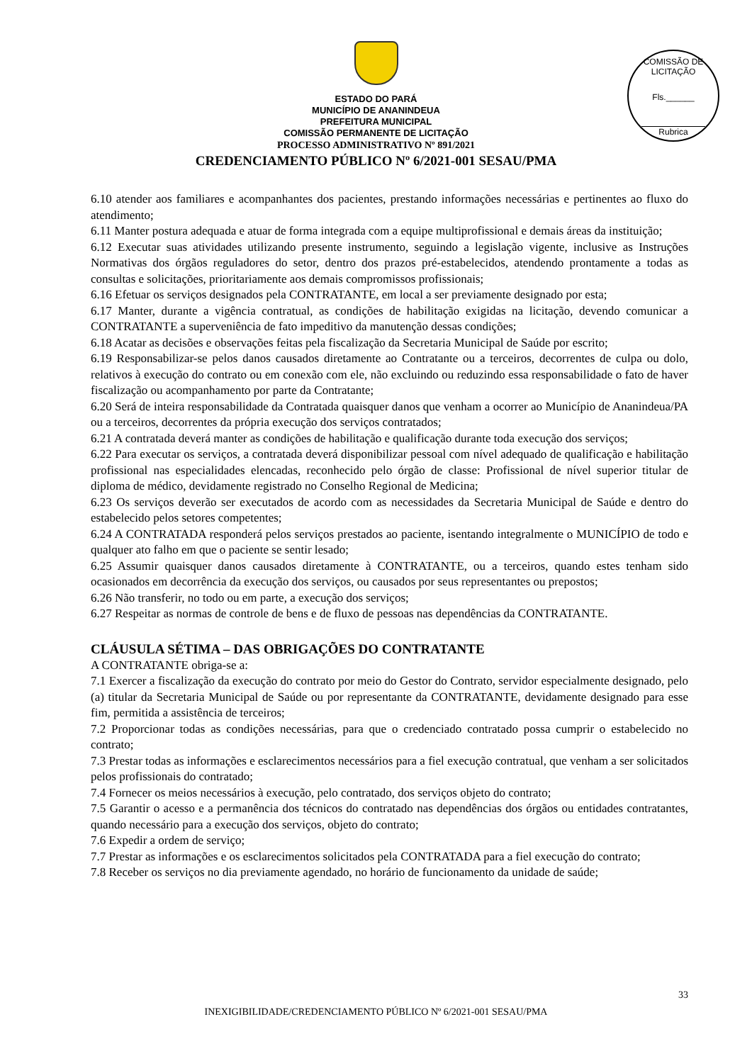COMISSÃO DE LICITAÇÃO
Fls.______
Rubrica
ESTADO DO PARÁ
MUNICÍPIO DE ANANINDEUA
PREFEITURA MUNICIPAL
COMISSÃO PERMANENTE DE LICITAÇÃO
PROCESSO ADMINISTRATIVO Nº 891/2021
CREDENCIAMENTO PÚBLICO Nº 6/2021-001 SESAU/PMA
6.10 atender aos familiares e acompanhantes dos pacientes, prestando informações necessárias e pertinentes ao fluxo do atendimento;
6.11 Manter postura adequada e atuar de forma integrada com a equipe multiprofissional e demais áreas da instituição;
6.12 Executar suas atividades utilizando presente instrumento, seguindo a legislação vigente, inclusive as Instruções Normativas dos órgãos reguladores do setor, dentro dos prazos pré-estabelecidos, atendendo prontamente a todas as consultas e solicitações, prioritariamente aos demais compromissos profissionais;
6.16 Efetuar os serviços designados pela CONTRATANTE, em local a ser previamente designado por esta;
6.17 Manter, durante a vigência contratual, as condições de habilitação exigidas na licitação, devendo comunicar a CONTRATANTE a superveniência de fato impeditivo da manutenção dessas condições;
6.18 Acatar as decisões e observações feitas pela fiscalização da Secretaria Municipal de Saúde por escrito;
6.19 Responsabilizar-se pelos danos causados diretamente ao Contratante ou a terceiros, decorrentes de culpa ou dolo, relativos à execução do contrato ou em conexão com ele, não excluindo ou reduzindo essa responsabilidade o fato de haver fiscalização ou acompanhamento por parte da Contratante;
6.20 Será de inteira responsabilidade da Contratada quaisquer danos que venham a ocorrer ao Município de Ananindeua/PA ou a terceiros, decorrentes da própria execução dos serviços contratados;
6.21 A contratada deverá manter as condições de habilitação e qualificação durante toda execução dos serviços;
6.22 Para executar os serviços, a contratada deverá disponibilizar pessoal com nível adequado de qualificação e habilitação profissional nas especialidades elencadas, reconhecido pelo órgão de classe: Profissional de nível superior titular de diploma de médico, devidamente registrado no Conselho Regional de Medicina;
6.23 Os serviços deverão ser executados de acordo com as necessidades da Secretaria Municipal de Saúde e dentro do estabelecido pelos setores competentes;
6.24 A CONTRATADA responderá pelos serviços prestados ao paciente, isentando integralmente o MUNICÍPIO de todo e qualquer ato falho em que o paciente se sentir lesado;
6.25 Assumir quaisquer danos causados diretamente à CONTRATANTE, ou a terceiros, quando estes tenham sido ocasionados em decorrência da execução dos serviços, ou causados por seus representantes ou prepostos;
6.26 Não transferir, no todo ou em parte, a execução dos serviços;
6.27 Respeitar as normas de controle de bens e de fluxo de pessoas nas dependências da CONTRATANTE.
CLÁUSULA SÉTIMA – DAS OBRIGAÇÕES DO CONTRATANTE
A CONTRATANTE obriga-se a:
7.1 Exercer a fiscalização da execução do contrato por meio do Gestor do Contrato, servidor especialmente designado, pelo (a) titular da Secretaria Municipal de Saúde ou por representante da CONTRATANTE, devidamente designado para esse fim, permitida a assistência de terceiros;
7.2 Proporcionar todas as condições necessárias, para que o credenciado contratado possa cumprir o estabelecido no contrato;
7.3 Prestar todas as informações e esclarecimentos necessários para a fiel execução contratual, que venham a ser solicitados pelos profissionais do contratado;
7.4 Fornecer os meios necessários à execução, pelo contratado, dos serviços objeto do contrato;
7.5 Garantir o acesso e a permanência dos técnicos do contratado nas dependências dos órgãos ou entidades contratantes, quando necessário para a execução dos serviços, objeto do contrato;
7.6 Expedir a ordem de serviço;
7.7 Prestar as informações e os esclarecimentos solicitados pela CONTRATADA para a fiel execução do contrato;
7.8 Receber os serviços no dia previamente agendado, no horário de funcionamento da unidade de saúde;
33
INEXIGIBILIDADE/CREDENCIAMENTO PÚBLICO Nº 6/2021-001 SESAU/PMA